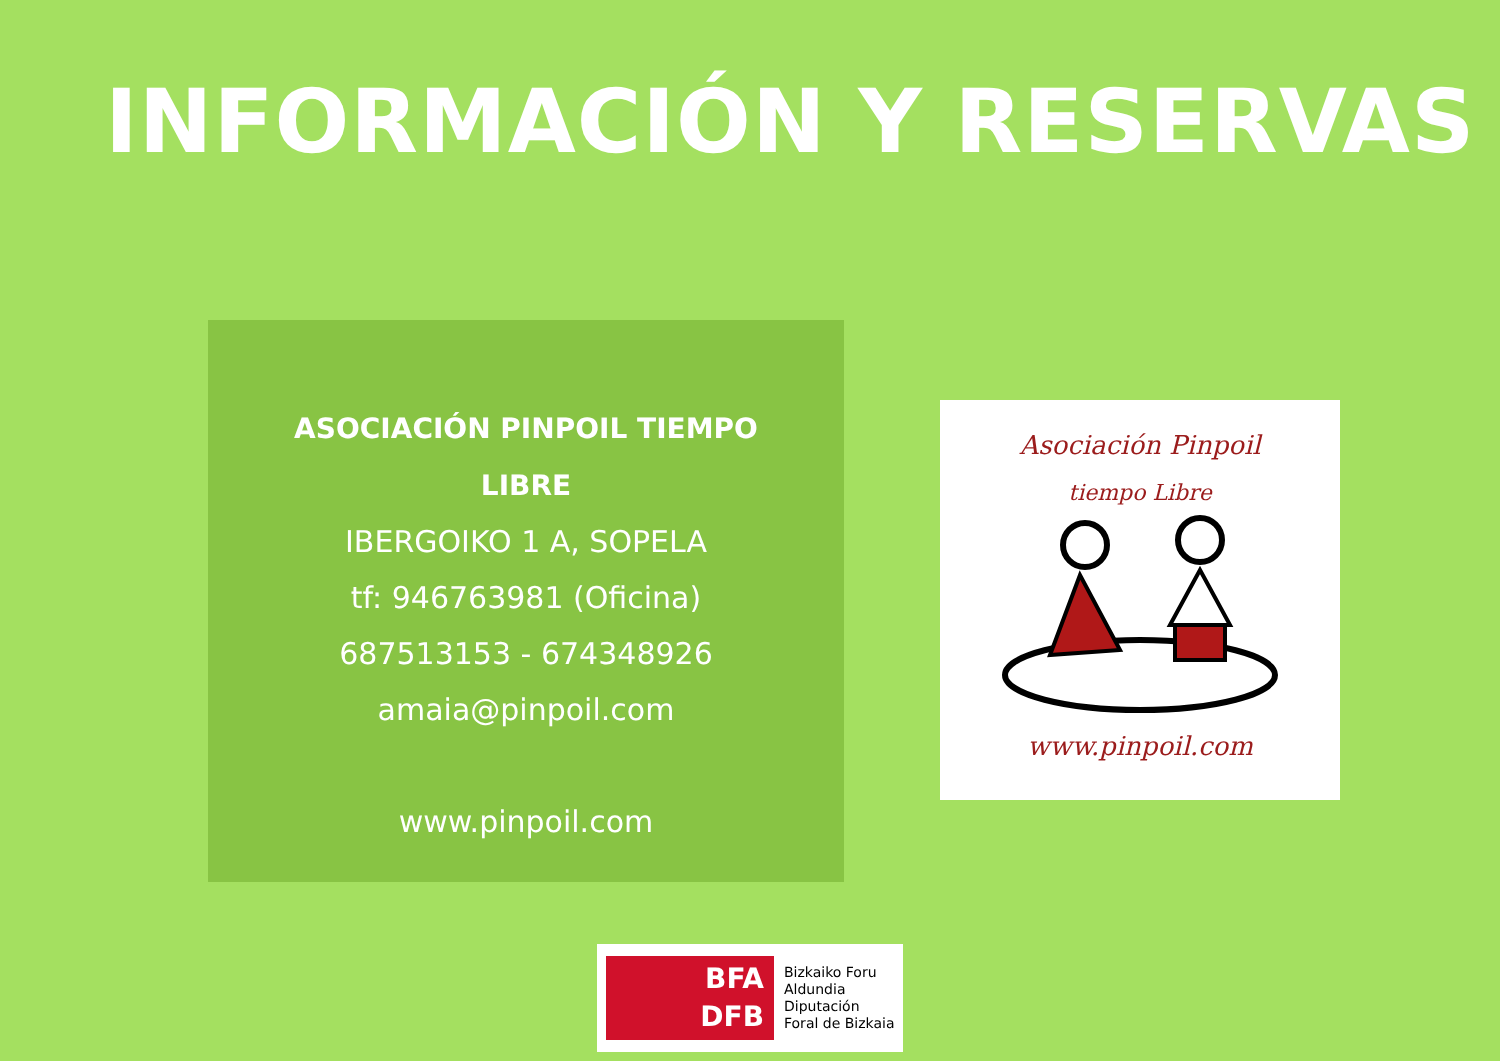INFORMACIÓN Y RESERVAS
ASOCIACIÓN PINPOIL TIEMPO
LIBRE
IBERGOIKO 1 A, SOPELA
tf: 946763981 (Oficina)
687513153 - 674348926
amaia@pinpoil.com
www.pinpoil.com
Asociación Pinpoil
tiempo Libre
www.pinpoil.com
BFA
DFB
Bizkaiko Foru
Aldundia
Diputación
Foral de Bizkaia